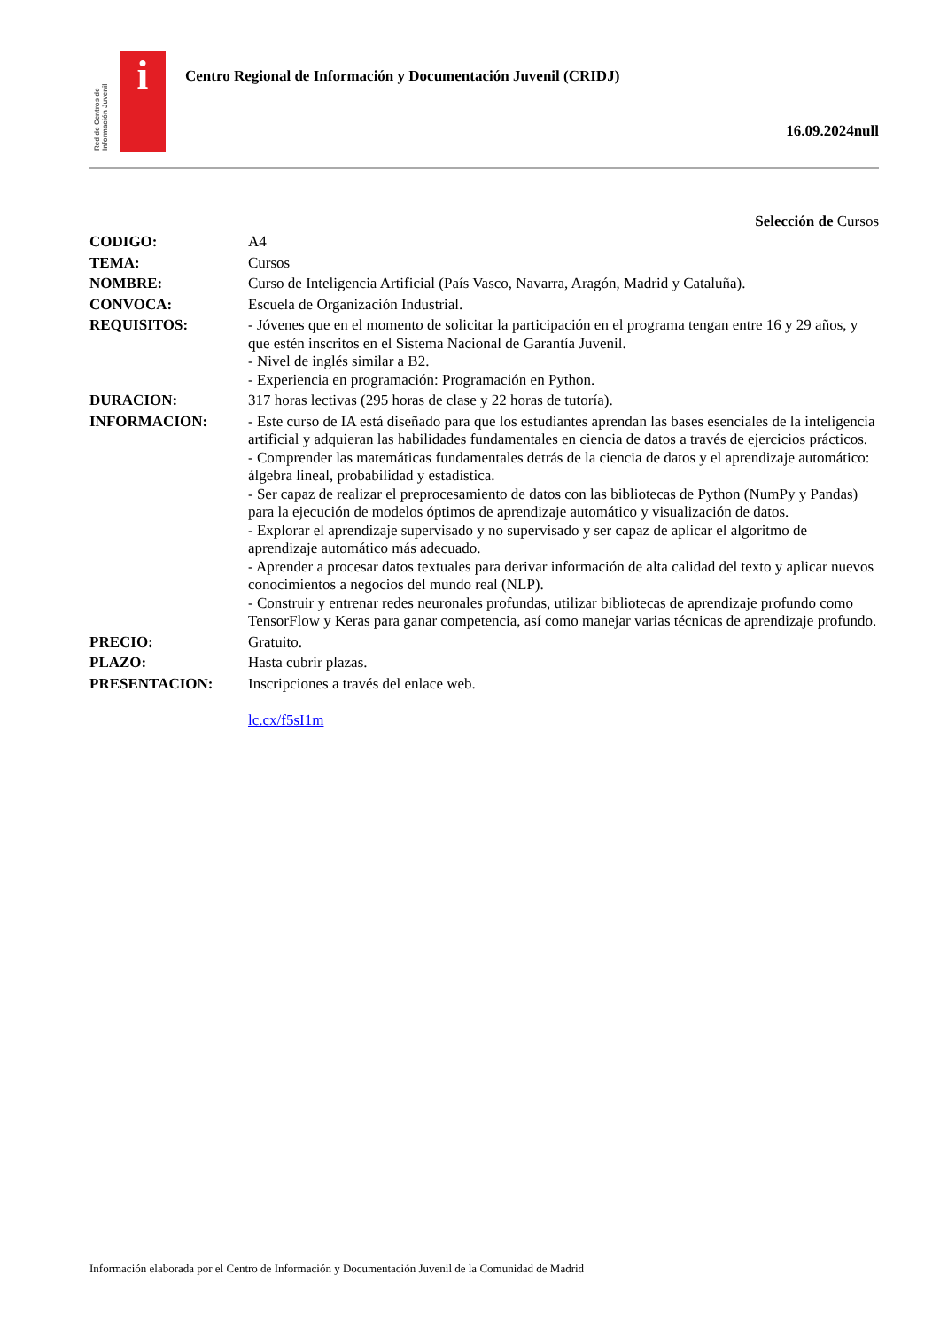Red de Centros de Información Juvenil
i
Centro Regional de Información y Documentación Juvenil (CRIDJ)
16.09.2024null
Selección de Cursos
| CODIGO: | A4 |
| TEMA: | Cursos |
| NOMBRE: | Curso de Inteligencia Artificial (País Vasco, Navarra, Aragón, Madrid y Cataluña). |
| CONVOCA: | Escuela de Organización Industrial. |
| REQUISITOS: | - Jóvenes que en el momento de solicitar la participación en el programa tengan entre 16 y 29 años, y que estén inscritos en el Sistema Nacional de Garantía Juvenil. - Nivel de inglés similar a B2. - Experiencia en programación: Programación en Python. |
| DURACION: | 317 horas lectivas (295 horas de clase y 22 horas de tutoría). |
| INFORMACION: | - Este curso de IA está diseñado para que los estudiantes aprendan las bases esenciales de la inteligencia artificial y adquieran las habilidades fundamentales en ciencia de datos a través de ejercicios prácticos. - Comprender las matemáticas fundamentales detrás de la ciencia de datos y el aprendizaje automático: álgebra lineal, probabilidad y estadística. - Ser capaz de realizar el preprocesamiento de datos con las bibliotecas de Python (NumPy y Pandas) para la ejecución de modelos óptimos de aprendizaje automático y visualización de datos. - Explorar el aprendizaje supervisado y no supervisado y ser capaz de aplicar el algoritmo de aprendizaje automático más adecuado. - Aprender a procesar datos textuales para derivar información de alta calidad del texto y aplicar nuevos conocimientos a negocios del mundo real (NLP). - Construir y entrenar redes neuronales profundas, utilizar bibliotecas de aprendizaje profundo como TensorFlow y Keras para ganar competencia, así como manejar varias técnicas de aprendizaje profundo. |
| PRECIO: | Gratuito. |
| PLAZO: | Hasta cubrir plazas. |
| PRESENTACION: | Inscripciones a través del enlace web. lc.cx/f5sI1m |
Información elaborada por el Centro de Información y Documentación Juvenil de la Comunidad de Madrid